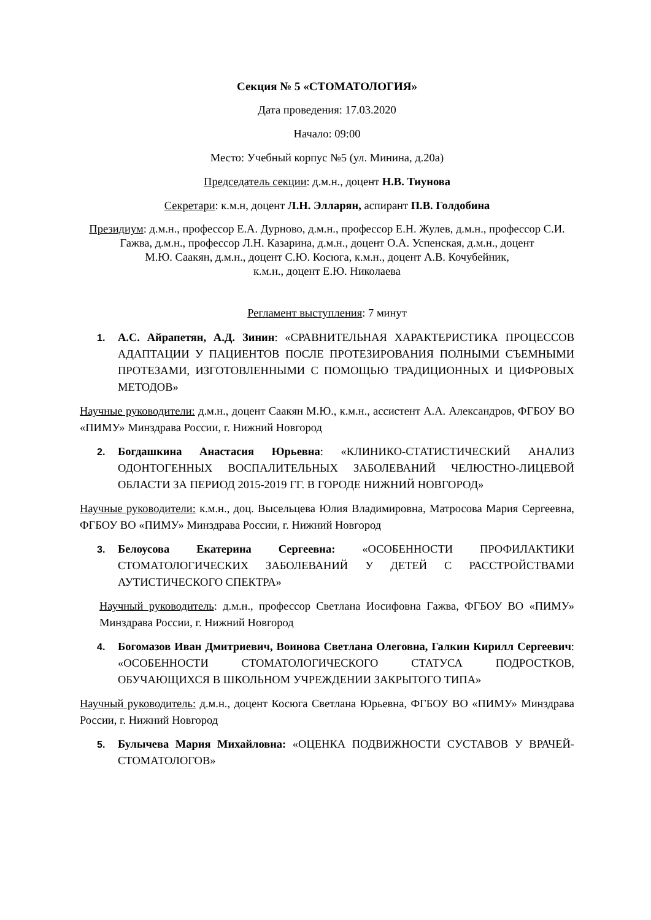Секция № 5 «СТОМАТОЛОГИЯ»
Дата проведения: 17.03.2020
Начало: 09:00
Место: Учебный корпус №5 (ул. Минина, д.20а)
Председатель секции: д.м.н., доцент Н.В. Тиунова
Секретари: к.м.н, доцент Л.Н. Элларян, аспирант П.В. Голдобина
Президиум: д.м.н., профессор Е.А. Дурново, д.м.н., профессор Е.Н. Жулев, д.м.н., профессор С.И. Гажва, д.м.н., профессор Л.Н. Казарина, д.м.н., доцент О.А. Успенская, д.м.н., доцент
М.Ю. Саакян, д.м.н., доцент С.Ю. Косюга, к.м.н., доцент А.В. Кочубейник,
к.м.н., доцент Е.Ю. Николаева
Регламент выступления: 7 минут
1. А.С. Айрапетян, А.Д. Зинин: «СРАВНИТЕЛЬНАЯ ХАРАКТЕРИСТИКА ПРОЦЕССОВ АДАПТАЦИИ У ПАЦИЕНТОВ ПОСЛЕ ПРОТЕЗИРОВАНИЯ ПОЛНЫМИ СЪЕМНЫМИ ПРОТЕЗАМИ, ИЗГОТОВЛЕННЫМИ С ПОМОЩЬЮ ТРАДИЦИОННЫХ И ЦИФРОВЫХ МЕТОДОВ»
Научные руководители: д.м.н., доцент Саакян М.Ю., к.м.н., ассистент А.А. Александров, ФГБОУ ВО «ПИМУ» Минздрава России, г. Нижний Новгород
2. Богдашкина Анастасия Юрьевна: «КЛИНИКО-СТАТИСТИЧЕСКИЙ АНАЛИЗ ОДОНТОГЕННЫХ ВОСПАЛИТЕЛЬНЫХ ЗАБОЛЕВАНИЙ ЧЕЛЮСТНО-ЛИЦЕВОЙ ОБЛАСТИ ЗА ПЕРИОД 2015-2019 ГГ. В ГОРОДЕ НИЖНИЙ НОВГОРОД»
Научные руководители: к.м.н., доц. Высельцева Юлия Владимировна, Матросова Мария Сергеевна, ФГБОУ ВО «ПИМУ» Минздрава России, г. Нижний Новгород
3. Белоусова Екатерина Сергеевна: «ОСОБЕННОСТИ ПРОФИЛАКТИКИ СТОМАТОЛОГИЧЕСКИХ ЗАБОЛЕВАНИЙ У ДЕТЕЙ С РАССТРОЙСТВАМИ АУТИСТИЧЕСКОГО СПЕКТРА»
Научный руководитель: д.м.н., профессор Светлана Иосифовна Гажва, ФГБОУ ВО «ПИМУ» Минздрава России, г. Нижний Новгород
4. Богомазов Иван Дмитриевич, Воинова Светлана Олеговна, Галкин Кирилл Сергеевич: «ОСОБЕННОСТИ СТОМАТОЛОГИЧЕСКОГО СТАТУСА ПОДРОСТКОВ, ОБУЧАЮЩИХСЯ В ШКОЛЬНОМ УЧРЕЖДЕНИИ ЗАКРЫТОГО ТИПА»
Научный руководитель: д.м.н., доцент Косюга Светлана Юрьевна, ФГБОУ ВО «ПИМУ» Минздрава России, г. Нижний Новгород
5. Булычева Мария Михайловна: «ОЦЕНКА ПОДВИЖНОСТИ СУСТАВОВ У ВРАЧЕЙ-СТОМАТОЛОГОВ»